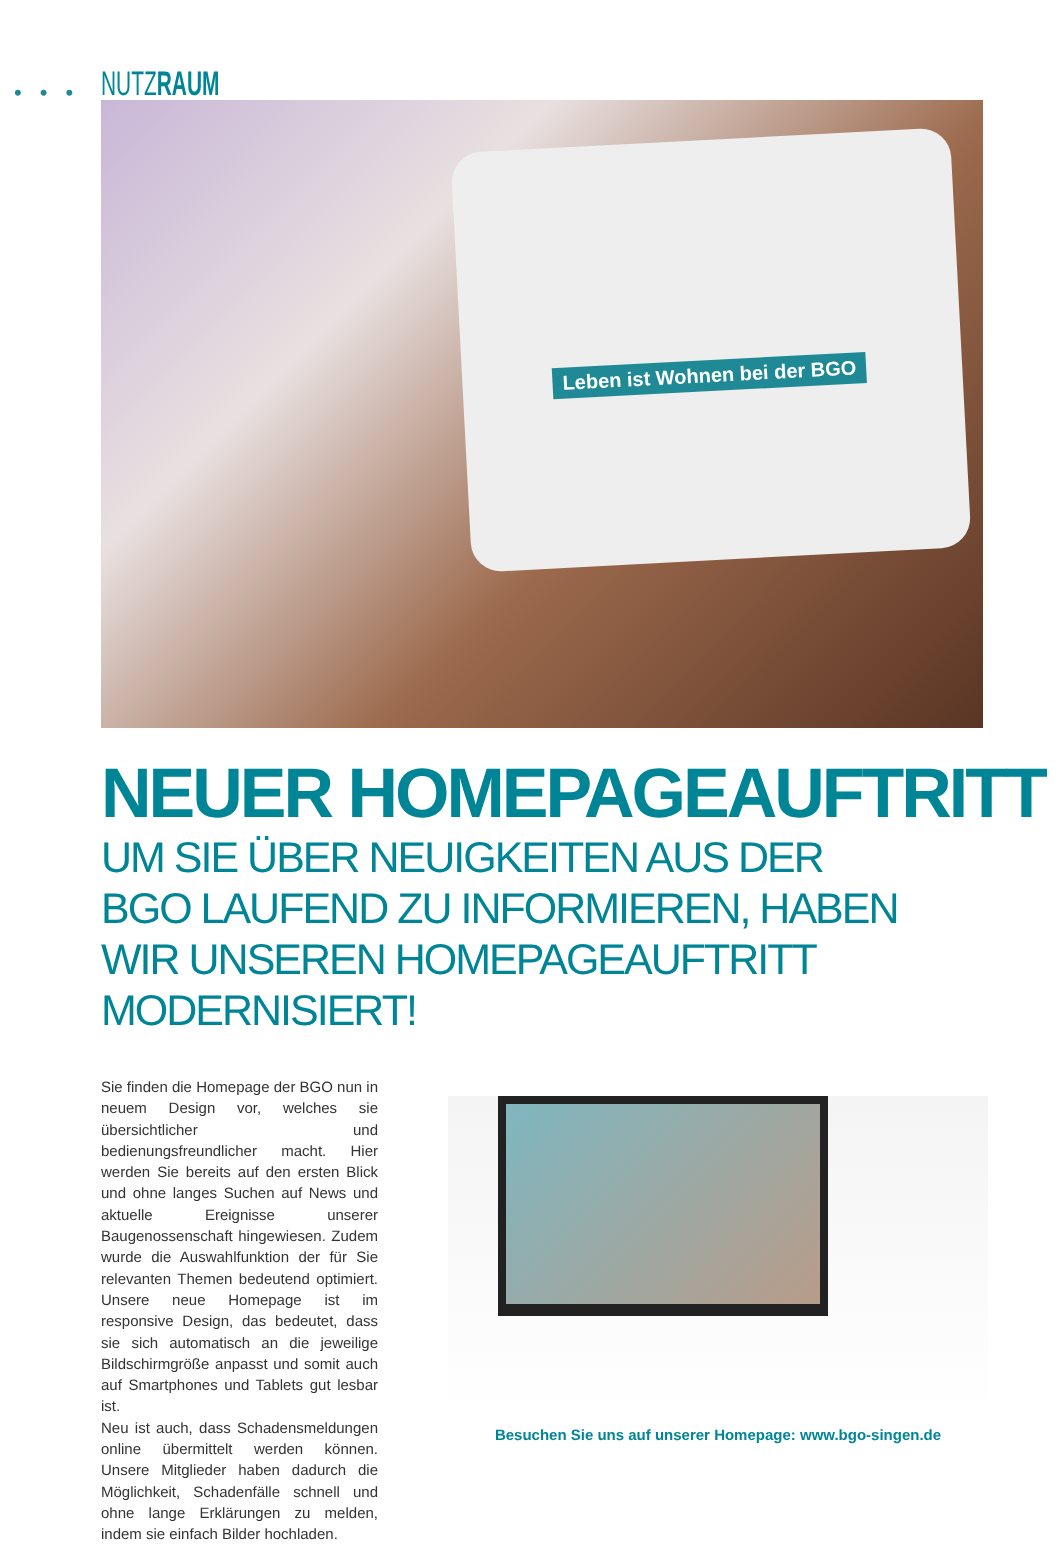••• NUTZRAUM
Leben ist Wohnen bei der BGO
NEUER HOMEPAGEAUFTRITT
UM SIE ÜBER NEUIGKEITEN AUS DER BGO LAUFEND ZU INFORMIEREN, HABEN WIR UNSEREN HOMEPAGEAUFTRITT MODERNISIERT!
Sie finden die Homepage der BGO nun in neuem Design vor, welches sie übersichtlicher und bedienungsfreundlicher macht. Hier werden Sie bereits auf den ersten Blick und ohne langes Suchen auf News und aktuelle Ereignisse unserer Baugenossenschaft hingewiesen. Zudem wurde die Auswahlfunktion der für Sie relevanten Themen bedeutend optimiert. Unsere neue Homepage ist im responsive Design, das bedeutet, dass sie sich automatisch an die jeweilige Bildschirmgröße anpasst und somit auch auf Smartphones und Tablets gut lesbar ist.
Neu ist auch, dass Schadensmeldungen online übermittelt werden können. Unsere Mitglieder haben dadurch die Möglichkeit, Schadenfälle schnell und ohne lange Erklärungen zu melden, indem sie einfach Bilder hochladen.
Besuchen Sie uns auf unserer Homepage: www.bgo-singen.de